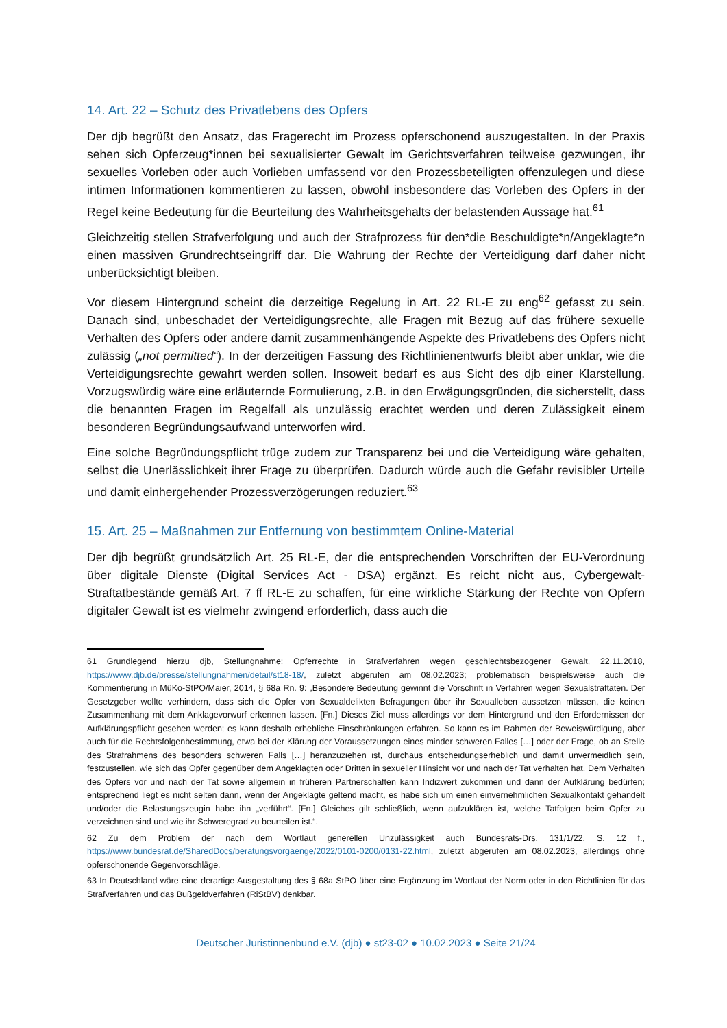14. Art. 22 – Schutz des Privatlebens des Opfers
Der djb begrüßt den Ansatz, das Fragerecht im Prozess opferschonend auszugestalten. In der Praxis sehen sich Opferzeug*innen bei sexualisierter Gewalt im Gerichtsverfahren teilweise gezwungen, ihr sexuelles Vorleben oder auch Vorlieben umfassend vor den Prozessbeteiligten offenzulegen und diese intimen Informationen kommentieren zu lassen, obwohl insbesondere das Vorleben des Opfers in der Regel keine Bedeutung für die Beurteilung des Wahrheitsgehalts der belastenden Aussage hat.<sup>61</sup>
Gleichzeitig stellen Strafverfolgung und auch der Strafprozess für den*die Beschuldigte*n/Angeklagte*n einen massiven Grundrechtseingriff dar. Die Wahrung der Rechte der Verteidigung darf daher nicht unberücksichtigt bleiben.
Vor diesem Hintergrund scheint die derzeitige Regelung in Art. 22 RL-E zu eng<sup>62</sup> gefasst zu sein. Danach sind, unbeschadet der Verteidigungsrechte, alle Fragen mit Bezug auf das frühere sexuelle Verhalten des Opfers oder andere damit zusammenhängende Aspekte des Privatlebens des Opfers nicht zulässig („not permitted“). In der derzeitigen Fassung des Richtlinienentwurfs bleibt aber unklar, wie die Verteidigungsrechte gewahrt werden sollen. Insoweit bedarf es aus Sicht des djb einer Klarstellung. Vorzugswürdig wäre eine erläuternde Formulierung, z.B. in den Erwägungsgründen, die sicherstellt, dass die benannten Fragen im Regelfall als unzulässig erachtet werden und deren Zulässigkeit einem besonderen Begründungsaufwand unterworfen wird.
Eine solche Begründungspflicht trüge zudem zur Transparenz bei und die Verteidigung wäre gehalten, selbst die Unerlässlichkeit ihrer Frage zu überprüfen. Dadurch würde auch die Gefahr revisibler Urteile und damit einhergehender Prozessverzögerungen reduziert.<sup>63</sup>
15. Art. 25 – Maßnahmen zur Entfernung von bestimmtem Online-Material
Der djb begrüßt grundsätzlich Art. 25 RL-E, der die entsprechenden Vorschriften der EU-Verordnung über digitale Dienste (Digital Services Act - DSA) ergänzt. Es reicht nicht aus, Cybergewalt-Straftatbestände gemäß Art. 7 ff RL-E zu schaffen, für eine wirkliche Stärkung der Rechte von Opfern digitaler Gewalt ist es vielmehr zwingend erforderlich, dass auch die
61 Grundlegend hierzu djb, Stellungnahme: Opferrechte in Strafverfahren wegen geschlechtsbezogener Gewalt, 22.11.2018, https://www.djb.de/presse/stellungnahmen/detail/st18-18/, zuletzt abgerufen am 08.02.2023; problematisch beispielsweise auch die Kommentierung in MüKo-StPO/Maier, 2014, § 68a Rn. 9: „Besondere Bedeutung gewinnt die Vorschrift in Verfahren wegen Sexualstraftaten. Der Gesetzgeber wollte verhindern, dass sich die Opfer von Sexualdelikten Befragungen über ihr Sexualleben aussetzen müssen, die keinen Zusammenhang mit dem Anklagevorwurf erkennen lassen. [Fn.] Dieses Ziel muss allerdings vor dem Hintergrund und den Erfordernissen der Aufklärungspflicht gesehen werden; es kann deshalb erhebliche Einschränkungen erfahren. So kann es im Rahmen der Beweiswürdigung, aber auch für die Rechtsfolgenbestimmung, etwa bei der Klärung der Voraussetzungen eines minder schweren Falles […] oder der Frage, ob an Stelle des Strafrahmens des besonders schweren Falls […] heranzuziehen ist, durchaus entscheidungserheblich und damit unvermeidlich sein, festzustellen, wie sich das Opfer gegenüber dem Angeklagten oder Dritten in sexueller Hinsicht vor und nach der Tat verhalten hat. Dem Verhalten des Opfers vor und nach der Tat sowie allgemein in früheren Partnerschaften kann Indizwert zukommen und dann der Aufklärung bedürfen; entsprechend liegt es nicht selten dann, wenn der Angeklagte geltend macht, es habe sich um einen einvernehmlichen Sexualkontakt gehandelt und/oder die Belastungszeugin habe ihn „verführt“. [Fn.] Gleiches gilt schließlich, wenn aufzuklären ist, welche Tatfolgen beim Opfer zu verzeichnen sind und wie ihr Schweregrad zu beurteilen ist.“.
62 Zu dem Problem der nach dem Wortlaut generellen Unzulässigkeit auch Bundesrats-Drs. 131/1/22, S. 12 f., https://www.bundesrat.de/SharedDocs/beratungsvorgaenge/2022/0101-0200/0131-22.html, zuletzt abgerufen am 08.02.2023, allerdings ohne opferschonende Gegenvorschläge.
63 In Deutschland wäre eine derartige Ausgestaltung des § 68a StPO über eine Ergänzung im Wortlaut der Norm oder in den Richtlinien für das Strafverfahren und das Bußgeldverfahren (RiStBV) denkbar.
Deutscher Juristinnenbund e.V. (djb) ● st23-02 ● 10.02.2023 ● Seite 21/24